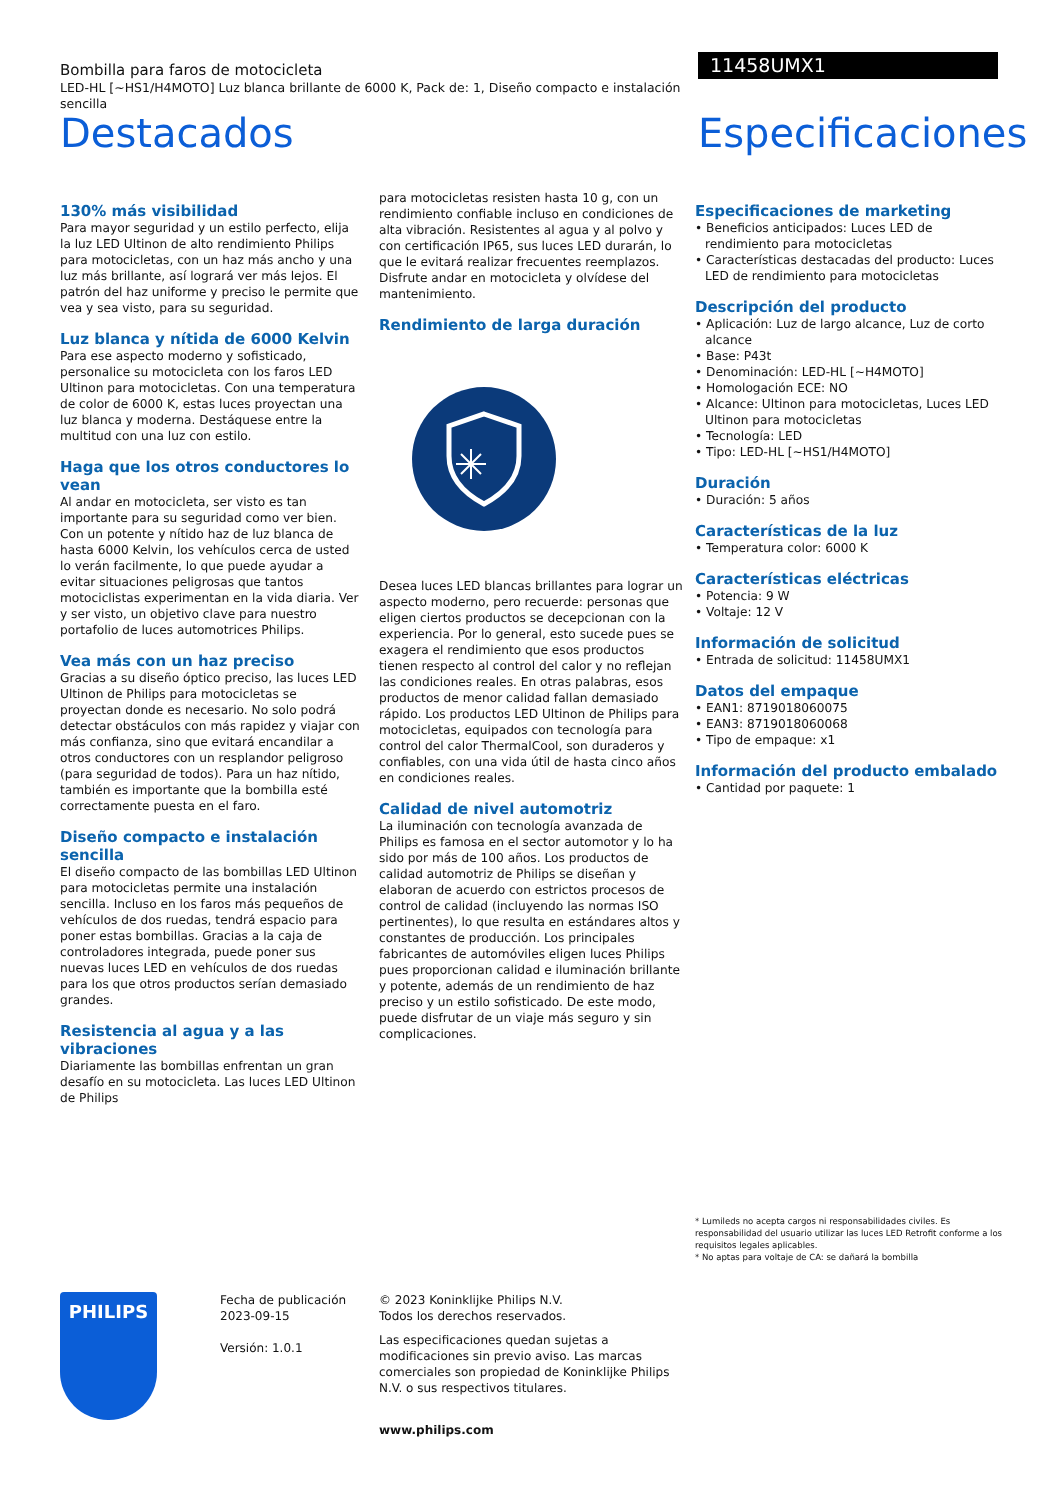Bombilla para faros de motocicleta
LED-HL [~HS1/H4MOTO] Luz blanca brillante de 6000 K, Pack de: 1, Diseño compacto e instalación sencilla
11458UMX1
Destacados Especificaciones
130% más visibilidad
Para mayor seguridad y un estilo perfecto, elija la luz LED Ultinon de alto rendimiento Philips para motocicletas, con un haz más ancho y una luz más brillante, así logrará ver más lejos. El patrón del haz uniforme y preciso le permite que vea y sea visto, para su seguridad.
Luz blanca y nítida de 6000 Kelvin
Para ese aspecto moderno y sofisticado, personalice su motocicleta con los faros LED Ultinon para motocicletas. Con una temperatura de color de 6000 K, estas luces proyectan una luz blanca y moderna. Destáquese entre la multitud con una luz con estilo.
Haga que los otros conductores lo vean
Al andar en motocicleta, ser visto es tan importante para su seguridad como ver bien. Con un potente y nítido haz de luz blanca de hasta 6000 Kelvin, los vehículos cerca de usted lo verán facilmente, lo que puede ayudar a evitar situaciones peligrosas que tantos motociclistas experimentan en la vida diaria. Ver y ser visto, un objetivo clave para nuestro portafolio de luces automotrices Philips.
Vea más con un haz preciso
Gracias a su diseño óptico preciso, las luces LED Ultinon de Philips para motocicletas se proyectan donde es necesario. No solo podrá detectar obstáculos con más rapidez y viajar con más confianza, sino que evitará encandilar a otros conductores con un resplandor peligroso (para seguridad de todos). Para un haz nítido, también es importante que la bombilla esté correctamente puesta en el faro.
Diseño compacto e instalación sencilla
El diseño compacto de las bombillas LED Ultinon para motocicletas permite una instalación sencilla. Incluso en los faros más pequeños de vehículos de dos ruedas, tendrá espacio para poner estas bombillas. Gracias a la caja de controladores integrada, puede poner sus nuevas luces LED en vehículos de dos ruedas para los que otros productos serían demasiado grandes.
Resistencia al agua y a las vibraciones
Diariamente las bombillas enfrentan un gran desafío en su motocicleta. Las luces LED Ultinon de Philips
para motocicletas resisten hasta 10 g, con un rendimiento confiable incluso en condiciones de alta vibración. Resistentes al agua y al polvo y con certificación IP65, sus luces LED durarán, lo que le evitará realizar frecuentes reemplazos. Disfrute andar en motocicleta y olvídese del mantenimiento.
Rendimiento de larga duración
Desea luces LED blancas brillantes para lograr un aspecto moderno, pero recuerde: personas que eligen ciertos productos se decepcionan con la experiencia. Por lo general, esto sucede pues se exagera el rendimiento que esos productos tienen respecto al control del calor y no reflejan las condiciones reales. En otras palabras, esos productos de menor calidad fallan demasiado rápido. Los productos LED Ultinon de Philips para motocicletas, equipados con tecnología para control del calor ThermalCool, son duraderos y confiables, con una vida útil de hasta cinco años en condiciones reales.
Calidad de nivel automotriz
La iluminación con tecnología avanzada de Philips es famosa en el sector automotor y lo ha sido por más de 100 años. Los productos de calidad automotriz de Philips se diseñan y elaboran de acuerdo con estrictos procesos de control de calidad (incluyendo las normas ISO pertinentes), lo que resulta en estándares altos y constantes de producción. Los principales fabricantes de automóviles eligen luces Philips pues proporcionan calidad e iluminación brillante y potente, además de un rendimiento de haz preciso y un estilo sofisticado. De este modo, puede disfrutar de un viaje más seguro y sin complicaciones.
Especificaciones de marketing
• Beneficios anticipados: Luces LED de rendimiento para motocicletas
• Características destacadas del producto: Luces LED de rendimiento para motocicletas
Descripción del producto
• Aplicación: Luz de largo alcance, Luz de corto alcance
• Base: P43t
• Denominación: LED-HL [~H4MOTO]
• Homologación ECE: NO
• Alcance: Ultinon para motocicletas, Luces LED Ultinon para motocicletas
• Tecnología: LED
• Tipo: LED-HL [~HS1/H4MOTO]
Duración
• Duración: 5 años
Características de la luz
• Temperatura color: 6000 K
Características eléctricas
• Potencia: 9 W
• Voltaje: 12 V
Información de solicitud
• Entrada de solicitud: 11458UMX1
Datos del empaque
• EAN1: 8719018060075
• EAN3: 8719018060068
• Tipo de empaque: x1
Información del producto embalado
• Cantidad por paquete: 1
* Lumileds no acepta cargos ni responsabilidades civiles. Es responsabilidad del usuario utilizar las luces LED Retrofit conforme a los requisitos legales aplicables.
* No aptas para voltaje de CA: se dañará la bombilla
PHILIPS
Fecha de publicación
2023-09-15
Versión: 1.0.1
© 2023 Koninklijke Philips N.V.
Todos los derechos reservados.
Las especificaciones quedan sujetas a modificaciones sin previo aviso. Las marcas comerciales son propiedad de Koninklijke Philips N.V. o sus respectivos titulares.
www.philips.com